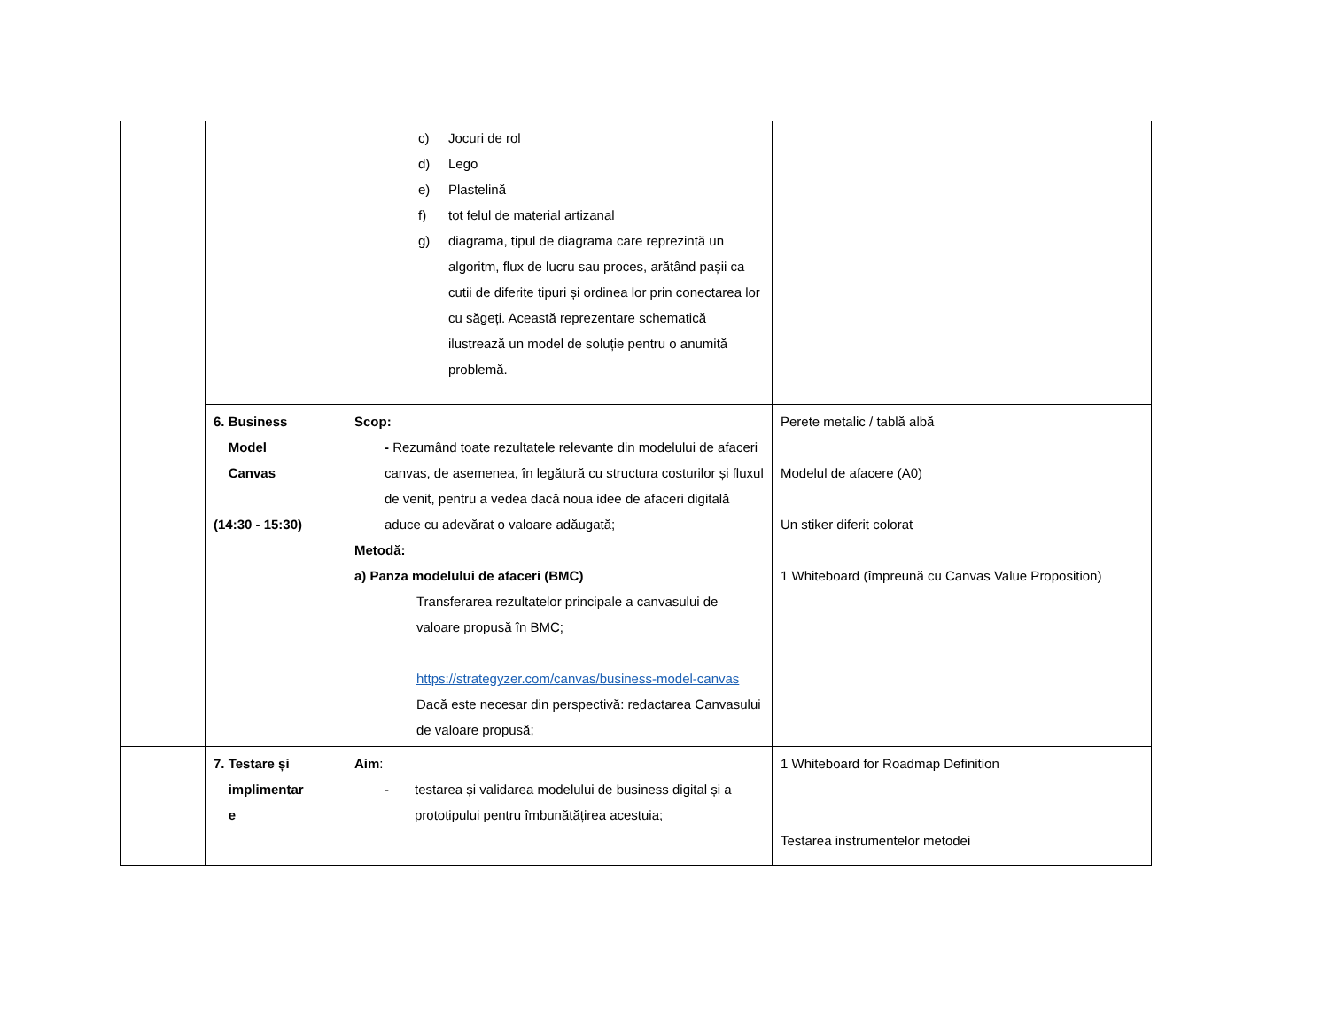| | | c) Jocuri de rol d) Lego e) Plastelină f) tot felul de material artizanal g) diagrama, tipul de diagrama care reprezintă un algoritm, flux de lucru sau proces, arătând pașii ca cutii de diferite tipuri și ordinea lor prin conectarea lor cu săgeți. Această reprezentare schematică ilustrează un model de soluție pentru o anumită problemă. | |
| | 6. Business Model Canvas (14:30 - 15:30) | Scop: - Rezumând toate rezultatele relevante din modelului de afaceri canvas, de asemenea, în legătură cu structura costurilor și fluxul de venit, pentru a vedea dacă noua idee de afaceri digitală aduce cu adevărat o valoare adăugată; Metodă: a) Panza modelului de afaceri (BMC) Transferarea rezultatelor principale a canvasului de valoare propusă în BMC; https://strategyzer.com/canvas/business-model-canvas Dacă este necesar din perspectivă: redactarea Canvasului de valoare propusă; | Perete metalic / tablă albă Modelul de afacere (A0) Un stiker diferit colorat 1 Whiteboard (împreună cu Canvas Value Proposition) |
| | 7. Testare și implimentar e | Aim : - testarea și validarea modelului de business digital și a prototipului pentru îmbunătățirea acestuia; | 1 Whiteboard for Roadmap Definition Testarea instrumentelor metodei |